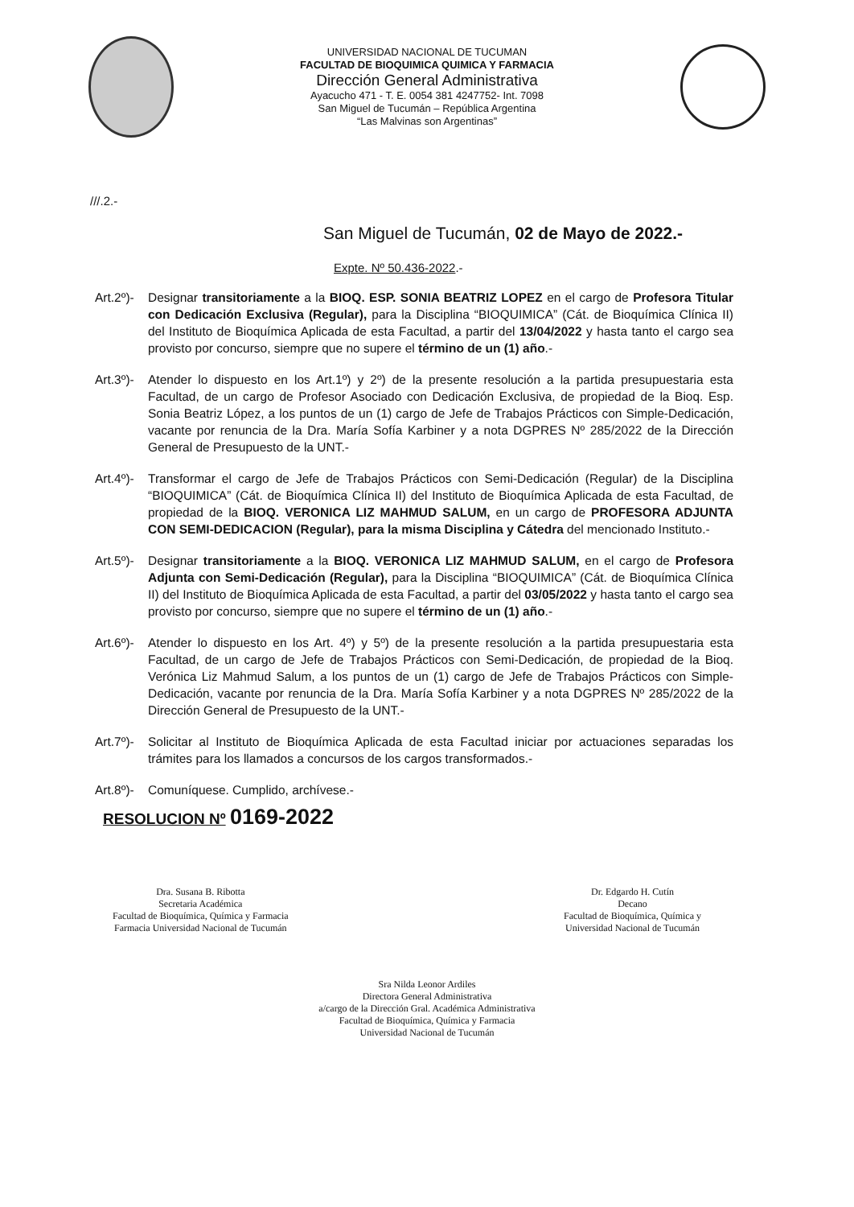UNIVERSIDAD NACIONAL DE TUCUMAN
FACULTAD DE BIOQUIMICA QUIMICA Y FARMACIA
Dirección General Administrativa
Ayacucho 471 - T. E. 0054 381 4247752- Int. 7098
San Miguel de Tucumán – República Argentina
“Las Malvinas son Argentinas”
///.2.-
San Miguel de Tucumán, 02 de Mayo de 2022.-
Expte. Nº 50.436-2022.-
Art.2º)-
Designar transitoriamente a la BIOQ. ESP. SONIA BEATRIZ LOPEZ en el cargo de Profesora Titular con Dedicación Exclusiva (Regular), para la Disciplina “BIOQUIMICA” (Cát. de Bioquímica Clínica II) del Instituto de Bioquímica Aplicada de esta Facultad, a partir del 13/04/2022 y hasta tanto el cargo sea provisto por concurso, siempre que no supere el término de un (1) año.-
Art.3º)-
Atender lo dispuesto en los Art.1º) y 2º) de la presente resolución a la partida presupuestaria esta Facultad, de un cargo de Profesor Asociado con Dedicación Exclusiva, de propiedad de la Bioq. Esp. Sonia Beatriz López, a los puntos de un (1) cargo de Jefe de Trabajos Prácticos con Simple-Dedicación, vacante por renuncia de la Dra. María Sofía Karbiner y a nota DGPRES Nº 285/2022 de la Dirección General de Presupuesto de la UNT.-
Art.4º)-
Transformar el cargo de Jefe de Trabajos Prácticos con Semi-Dedicación (Regular) de la Disciplina “BIOQUIMICA” (Cát. de Bioquímica Clínica II) del Instituto de Bioquímica Aplicada de esta Facultad, de propiedad de la BIOQ. VERONICA LIZ MAHMUD SALUM, en un cargo de PROFESORA ADJUNTA CON SEMI-DEDICACION (Regular), para la misma Disciplina y Cátedra del mencionado Instituto.-
Art.5º)-
Designar transitoriamente a la BIOQ. VERONICA LIZ MAHMUD SALUM, en el cargo de Profesora Adjunta con Semi-Dedicación (Regular), para la Disciplina “BIOQUIMICA” (Cát. de Bioquímica Clínica II) del Instituto de Bioquímica Aplicada de esta Facultad, a partir del 03/05/2022 y hasta tanto el cargo sea provisto por concurso, siempre que no supere el término de un (1) año.-
Art.6º)-
Atender lo dispuesto en los Art. 4º) y 5º) de la presente resolución a la partida presupuestaria esta Facultad, de un cargo de Jefe de Trabajos Prácticos con Semi-Dedicación, de propiedad de la Bioq. Verónica Liz Mahmud Salum, a los puntos de un (1) cargo de Jefe de Trabajos Prácticos con Simple-Dedicación, vacante por renuncia de la Dra. María Sofía Karbiner y a nota DGPRES Nº 285/2022 de la Dirección General de Presupuesto de la UNT.-
Art.7º)-
Solicitar al Instituto de Bioquímica Aplicada de esta Facultad iniciar por actuaciones separadas los trámites para los llamados a concursos de los cargos transformados.-
Art.8º)-
Comuníquese. Cumplido, archívese.-
RESOLUCION Nº 0169-2022
Dra. Susana B. Ribotta
Secretaria Académica
Facultad de Bioquímica, Química y Farmacia
Farmacia Universidad Nacional de Tucumán
Dr. Edgardo H. Cutín
Decano
Facultad de Bioquímica, Química y
Universidad Nacional de Tucumán
Sra Nilda Leonor Ardiles
Directora General Administrativa
a/cargo de la Dirección Gral. Académica Administrativa
Facultad de Bioquímica, Química y Farmacia
Universidad Nacional de Tucumán